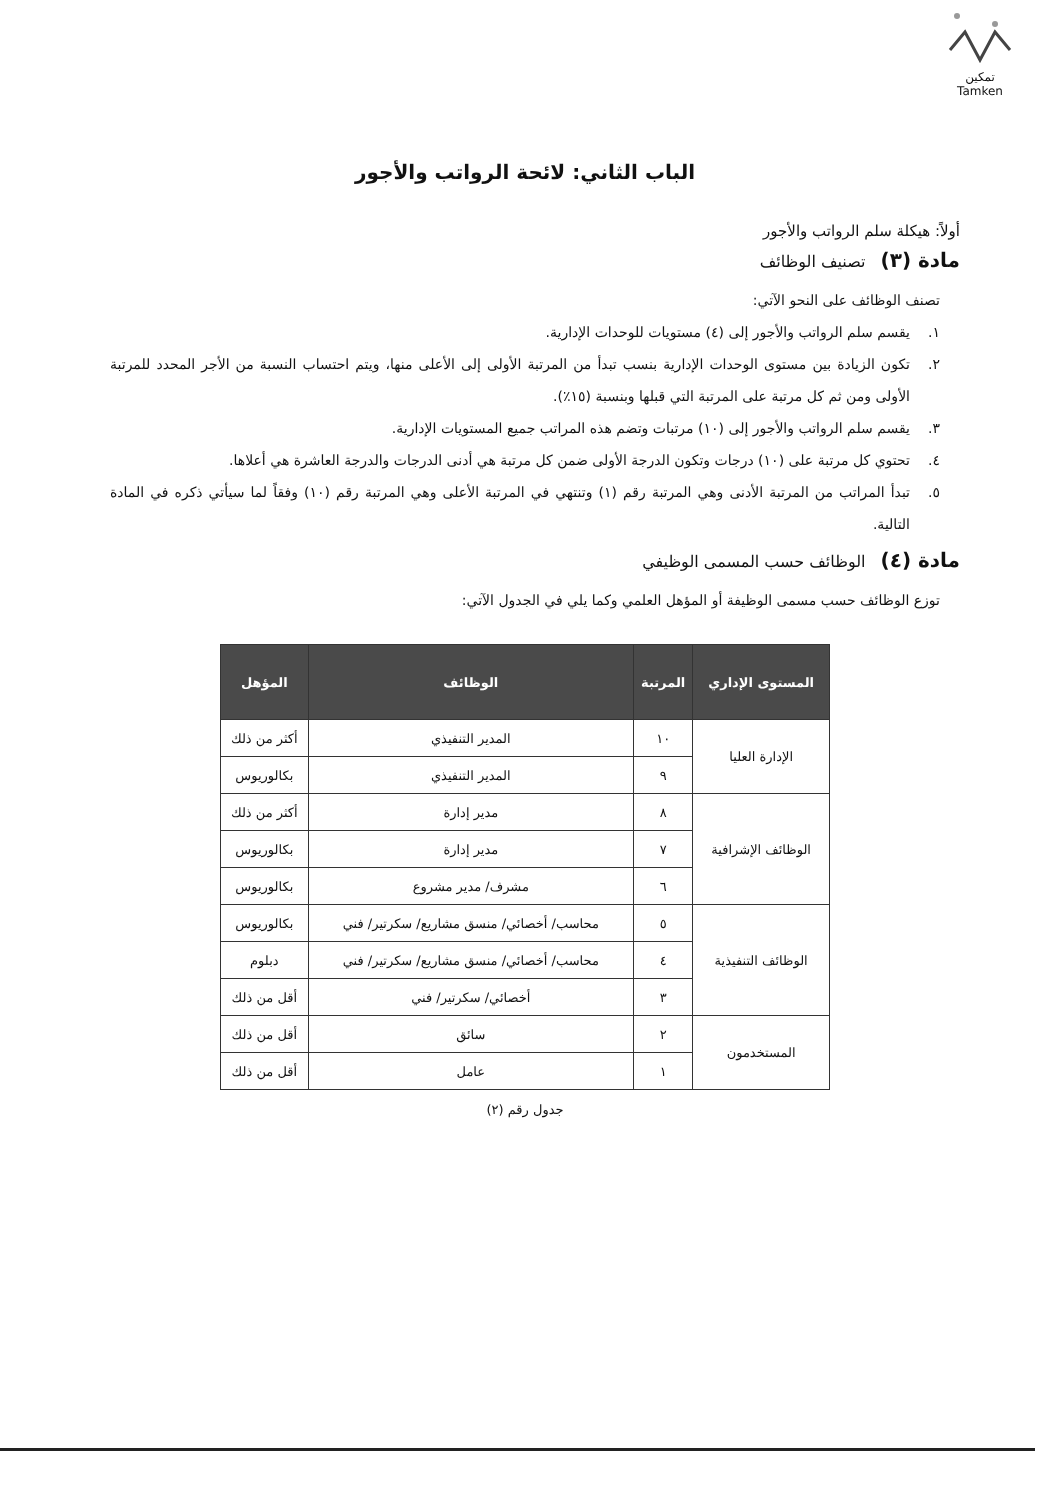تمكين
Tamken
الباب الثاني: لائحة الرواتب والأجور
أولاً: هيكلة سلم الرواتب والأجور
مادة (٣) تصنيف الوظائف
تصنف الوظائف على النحو الآتي:
١. يقسم سلم الرواتب والأجور إلى (٤) مستويات للوحدات الإدارية.
٢. تكون الزيادة بين مستوى الوحدات الإدارية بنسب تبدأ من المرتبة الأولى إلى الأعلى منها، ويتم احتساب النسبة من الأجر المحدد للمرتبة الأولى ومن ثم كل مرتبة على المرتبة التي قبلها وبنسبة (١٥٪).
٣. يقسم سلم الرواتب والأجور إلى (١٠) مرتبات وتضم هذه المراتب جميع المستويات الإدارية.
٤. تحتوي كل مرتبة على (١٠) درجات وتكون الدرجة الأولى ضمن كل مرتبة هي أدنى الدرجات والدرجة العاشرة هي أعلاها.
٥. تبدأ المراتب من المرتبة الأدنى وهي المرتبة رقم (١) وتنتهي في المرتبة الأعلى وهي المرتبة رقم (١٠) وفقاً لما سيأتي ذكره في المادة التالية.
مادة (٤) الوظائف حسب المسمى الوظيفي
توزع الوظائف حسب مسمى الوظيفة أو المؤهل العلمي وكما يلي في الجدول الآتي:
| المستوى الإداري | المرتبة | الوظائف | المؤهل |
| --- | --- | --- | --- |
| الإدارة العليا | ١٠ | المدير التنفيذي | أكثر من ذلك |
| | ٩ | المدير التنفيذي | بكالوريوس |
| الوظائف الإشرافية | ٨ | مدير إدارة | أكثر من ذلك |
| | ٧ | مدير إدارة | بكالوريوس |
| | ٦ | مشرف/ مدير مشروع | بكالوريوس |
| الوظائف التنفيذية | ٥ | محاسب/ أخصائي/ منسق مشاريع/ سكرتير/ فني | بكالوريوس |
| | ٤ | محاسب/ أخصائي/ منسق مشاريع/ سكرتير/ فني | دبلوم |
| | ٣ | أخصائي/ سكرتير/ فني | أقل من ذلك |
| المستخدمون | ٢ | سائق | أقل من ذلك |
| | ١ | عامل | أقل من ذلك |
جدول رقم (٢)